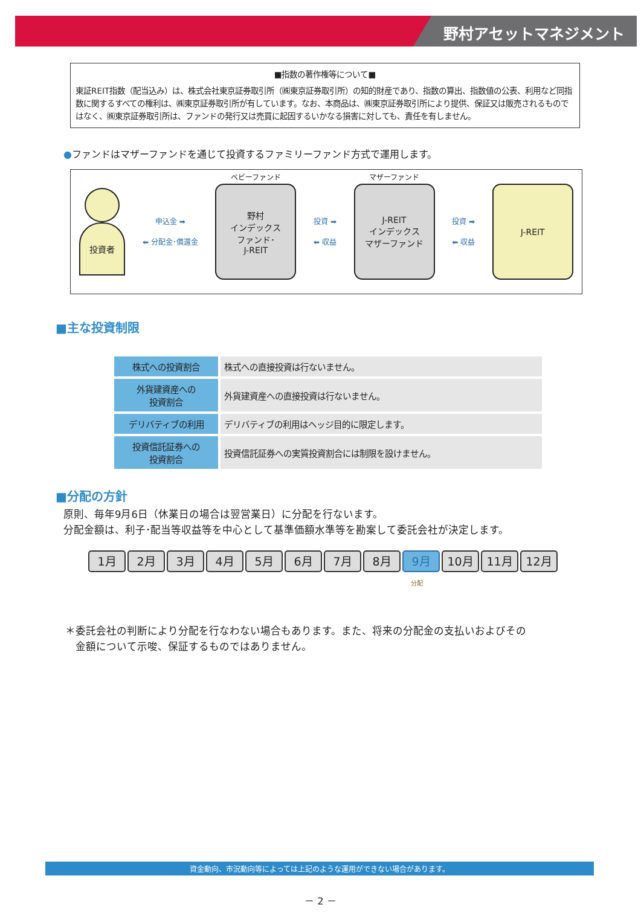野村アセットマネジメント
■指数の著作権等について■
東証REIT指数（配当込み）は、株式会社東京証券取引所（㈱東京証券取引所）の知的財産であり、指数の算出、指数値の公表、利用など同指数に関するすべての権利は、㈱東京証券取引所が有しています。なお、本商品は、㈱東京証券取引所により提供、保証又は販売されるものではなく、㈱東京証券取引所は、ファンドの発行又は売買に起因するいかなる損害に対しても、責任を有しません。
●ファンドはマザーファンドを通じて投資するファミリーファンド方式で運用します。
投資者
申込金 ➡
⬅ 分配金･償還金
ベビーファンド
野村
インデックス
ファンド･
J-REIT
投資 ➡
⬅ 収益
マザーファンド
J-REIT
インデックス
マザーファンド
投資 ➡
⬅ 収益
J-REIT
■主な投資制限
| 株式への投資割合 | 株式への直接投資は行ないません。 |
| 外貨建資産への 投資割合 | 外貨建資産への直接投資は行ないません。 |
| デリバティブの利用 | デリバティブの利用はヘッジ目的に限定します。 |
| 投資信託証券への 投資割合 | 投資信託証券への実質投資割合には制限を設けません。 |
■分配の方針
原則、毎年9月6日（休業日の場合は翌営業日）に分配を行ないます。
分配金額は、利子･配当等収益等を中心として基準価額水準等を勘案して委託会社が決定します。
1月 2月 3月 4月 5月 6月 7月 8月 9月 10月 11月 12月
分配
＊委託会社の判断により分配を行なわない場合もあります。また、将来の分配金の支払いおよびその
　金額について示唆、保証するものではありません。
資金動向、市況動向等によっては上記のような運用ができない場合があります。
－ 2 －